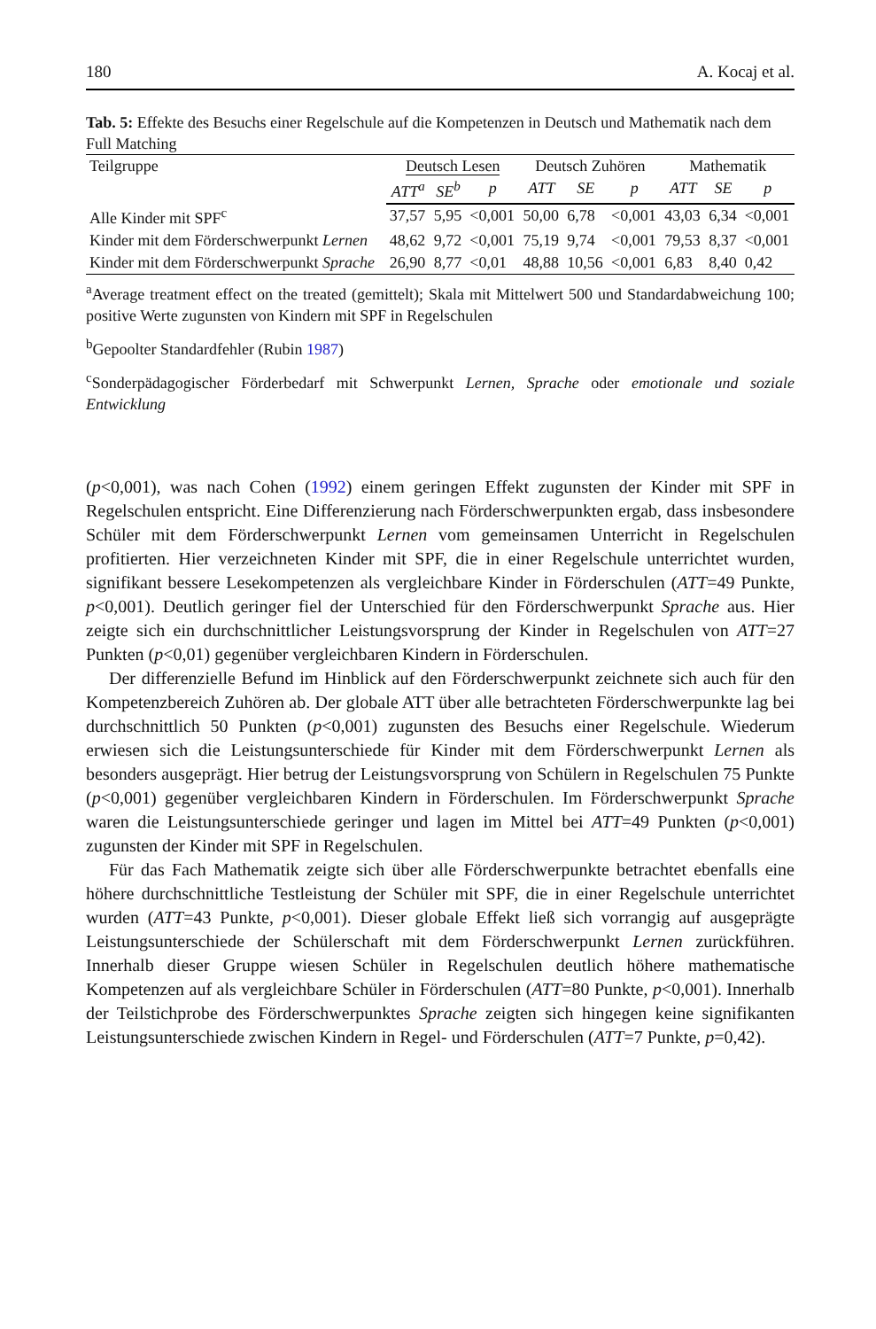180 A. Kocaj et al.
Tab. 5: Effekte des Besuchs einer Regelschule auf die Kompetenzen in Deutsch und Mathematik nach dem Full Matching
| Teilgruppe | Deutsch Lesen | | | Deutsch Zuhören | | | Mathematik | | |
| --- | --- | --- | --- | --- | --- | --- | --- | --- | --- |
| | ATT<sup>a</sup> | SE<sup>b</sup> | p | ATT | SE | p | ATT | SE | p |
| Alle Kinder mit SPF<sup>c</sup> | 37,57 | 5,95 | <0,001 | 50,00 | 6,78 | <0,001 | 43,03 | 6,34 | <0,001 |
| Kinder mit dem Förderschwerpunkt Lernen | 48,62 | 9,72 | <0,001 | 75,19 | 9,74 | <0,001 | 79,53 | 8,37 | <0,001 |
| Kinder mit dem Förderschwerpunkt Sprache | 26,90 | 8,77 | <0,01 | 48,88 | 10,56 | <0,001 | 6,83 | 8,40 | 0,42 |
<sup>a</sup> Average treatment effect on the treated (gemittelt); Skala mit Mittelwert 500 und Standardabweichung 100; positive Werte zugunsten von Kindern mit SPF in Regelschulen
<sup>b</sup> Gepoolter Standardfehler (Rubin 1987)
<sup>c</sup> Sonderpädagogischer Förderbedarf mit Schwerpunkt Lernen, Sprache oder emotionale und soziale Entwicklung
(p<0,001), was nach Cohen (1992) einem geringen Effekt zugunsten der Kinder mit SPF in Regelschulen entspricht. Eine Differenzierung nach Förderschwerpunkten ergab, dass insbesondere Schüler mit dem Förderschwerpunkt Lernen vom gemeinsamen Unterricht in Regelschulen profitierten. Hier verzeichneten Kinder mit SPF, die in einer Regelschule unterrichtet wurden, signifikant bessere Lesekompetenzen als vergleichbare Kinder in Förderschulen (ATT=49 Punkte, p<0,001). Deutlich geringer fiel der Unterschied für den Förderschwerpunkt Sprache aus. Hier zeigte sich ein durchschnittlicher Leistungsvorsprung der Kinder in Regelschulen von ATT=27 Punkten (p<0,01) gegenüber vergleichbaren Kindern in Förderschulen.
Der differenzielle Befund im Hinblick auf den Förderschwerpunkt zeichnete sich auch für den Kompetenzbereich Zuhören ab. Der globale ATT über alle betrachteten Förderschwerpunkte lag bei durchschnittlich 50 Punkten (p<0,001) zugunsten des Besuchs einer Regelschule. Wiederum erwiesen sich die Leistungsunterschiede für Kinder mit dem Förderschwerpunkt Lernen als besonders ausgeprägt. Hier betrug der Leistungsvorsprung von Schülern in Regelschulen 75 Punkte (p<0,001) gegenüber vergleichbaren Kindern in Förderschulen. Im Förderschwerpunkt Sprache waren die Leistungsunterschiede geringer und lagen im Mittel bei ATT=49 Punkten (p<0,001) zugunsten der Kinder mit SPF in Regelschulen.
Für das Fach Mathematik zeigte sich über alle Förderschwerpunkte betrachtet ebenfalls eine höhere durchschnittliche Testleistung der Schüler mit SPF, die in einer Regelschule unterrichtet wurden (ATT=43 Punkte, p<0,001). Dieser globale Effekt ließ sich vorrangig auf ausgeprägte Leistungsunterschiede der Schülerschaft mit dem Förderschwerpunkt Lernen zurückführen. Innerhalb dieser Gruppe wiesen Schüler in Regelschulen deutlich höhere mathematische Kompetenzen auf als vergleichbare Schüler in Förderschulen (ATT=80 Punkte, p<0,001). Innerhalb der Teilstichprobe des Förderschwerpunktes Sprache zeigten sich hingegen keine signifikanten Leistungsunterschiede zwischen Kindern in Regel- und Förderschulen (ATT=7 Punkte, p=0,42).